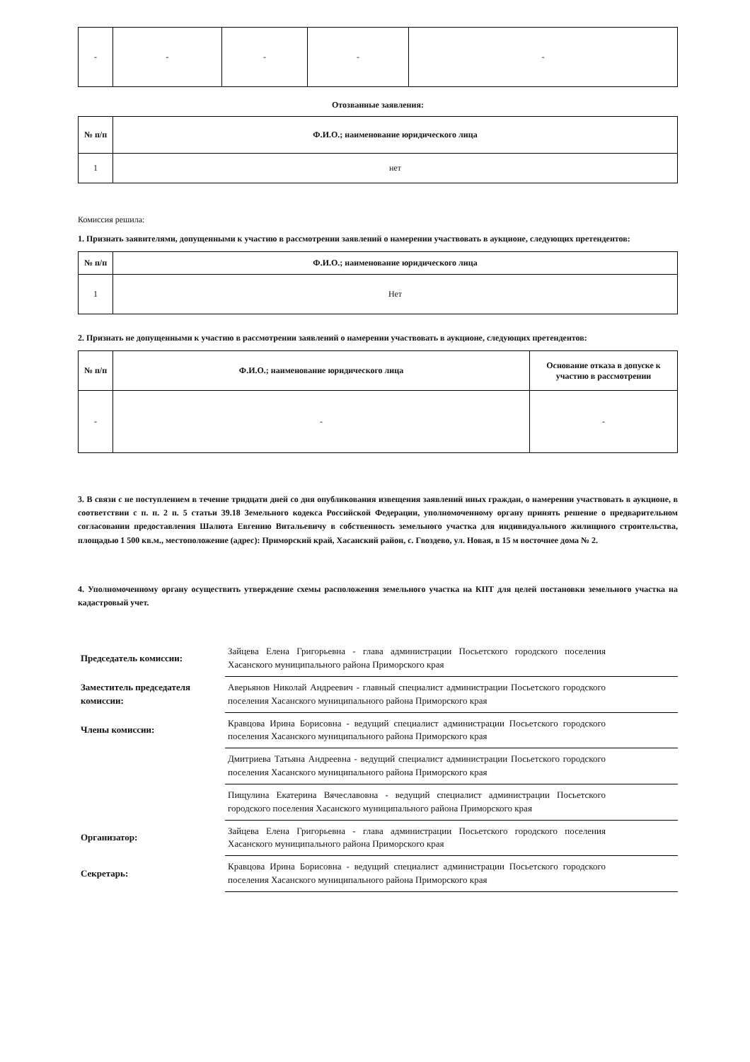| - | - | - | - | - |
Отозванные заявления:
| № п/п | Ф.И.О.; наименование юридического лица |
| --- | --- |
| 1 | нет |
Комиссия решила:
1. Признать заявителями, допущенными к участию в рассмотрении заявлений о намерении участвовать в аукционе, следующих претендентов:
| № п/п | Ф.И.О.; наименование юридического лица |
| --- | --- |
| 1 | Нет |
2. Признать не допущенными к участию в рассмотрении заявлений о намерении участвовать в аукционе, следующих претендентов:
| № п/п | Ф.И.О.; наименование юридического лица | Основание отказа в допуске к участию в рассмотрении |
| --- | --- | --- |
| - | - | - |
3. В связи с не поступлением в течение тридцати дней со дня опубликования извещения заявлений иных граждан, о намерении участвовать в аукционе, в соответствии с п. п. 2 п. 5 статьи 39.18 Земельного кодекса Российской Федерации, уполномоченному органу принять решение о предварительном согласовании предоставления Шалюта Евгению Витальевичу в собственность земельного участка для индивидуального жилищного строительства, площадью 1 500 кв.м., местоположение (адрес): Приморский край, Хасанский район, с. Гвоздево, ул. Новая, в 15 м восточнее дома № 2.
4. Уполномоченному органу осуществить утверждение схемы расположения земельного участка на КПТ для целей постановки земельного участка на кадастровый учет.
| Председатель комиссии: | Зайцева Елена Григорьевна - глава администрации Посьетского городского поселения Хасанского муниципального района Приморского края | |
| Заместитель председателя комиссии: | Аверьянов Николай Андреевич - главный специалист администрации Посьетского городского поселения Хасанского муниципального района Приморского края | |
| Члены комиссии: | Кравцова Ирина Борисовна - ведущий специалист администрации Посьетского городского поселения Хасанского муниципального района Приморского края | |
| | Дмитриева Татьяна Андреевна - ведущий специалист администрации Посьетского городского поселения Хасанского муниципального района Приморского края | |
| | Пищулина Екатерина Вячеславовна - ведущий специалист администрации Посьетского городского поселения Хасанского муниципального района Приморского края | |
| Организатор: | Зайцева Елена Григорьевна - глава администрации Посьетского городского поселения Хасанского муниципального района Приморского края | |
| Секретарь: | Кравцова Ирина Борисовна - ведущий специалист администрации Посьетского городского поселения Хасанского муниципального района Приморского края | |